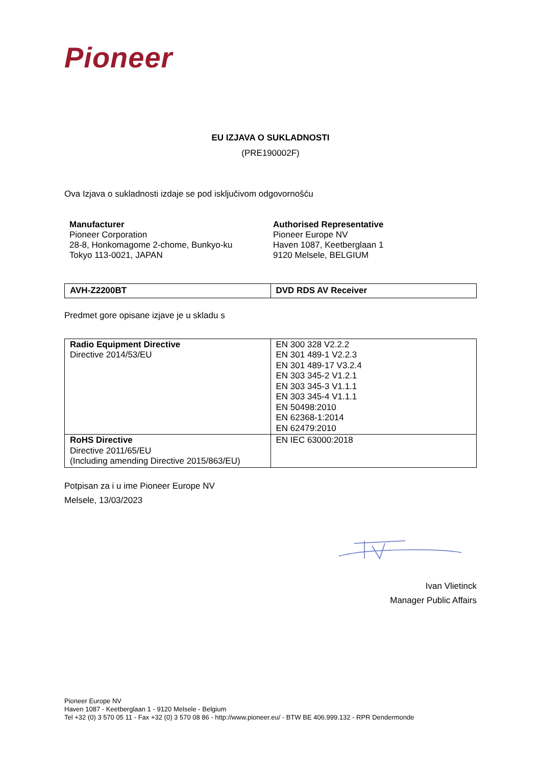Pioneer
EU IZJAVA O SUKLADNOSTI
(PRE190002F)
Ova Izjava o sukladnosti izdaje se pod isključivom odgovornošću
Manufacturer
Pioneer Corporation
28-8, Honkomagome 2-chome, Bunkyo-ku
Tokyo 113-0021, JAPAN
Authorised Representative
Pioneer Europe NV
Haven 1087, Keetberglaan 1
9120 Melsele, BELGIUM
| AVH-Z2200BT | DVD RDS AV Receiver |
Predmet gore opisane izjave je u skladu s
| Radio Equipment Directive Directive 2014/53/EU | EN 300 328 V2.2.2 EN 301 489-1 V2.2.3 EN 301 489-17 V3.2.4 EN 303 345-2 V1.2.1 EN 303 345-3 V1.1.1 EN 303 345-4 V1.1.1 EN 50498:2010 EN 62368-1:2014 EN 62479:2010 |
| RoHS Directive Directive 2011/65/EU (Including amending Directive 2015/863/EU) | EN IEC 63000:2018 |
Potpisan za i u ime Pioneer Europe NV
Melsele, 13/03/2023
Ivan Vlietinck
Manager Public Affairs
Pioneer Europe NV
Haven 1087 - Keetberglaan 1 - 9120 Melsele - Belgium
Tel +32 (0) 3 570 05 11 - Fax +32 (0) 3 570 08 86 - http://www.pioneer.eu/ - BTW BE 406.999.132 - RPR Dendermonde